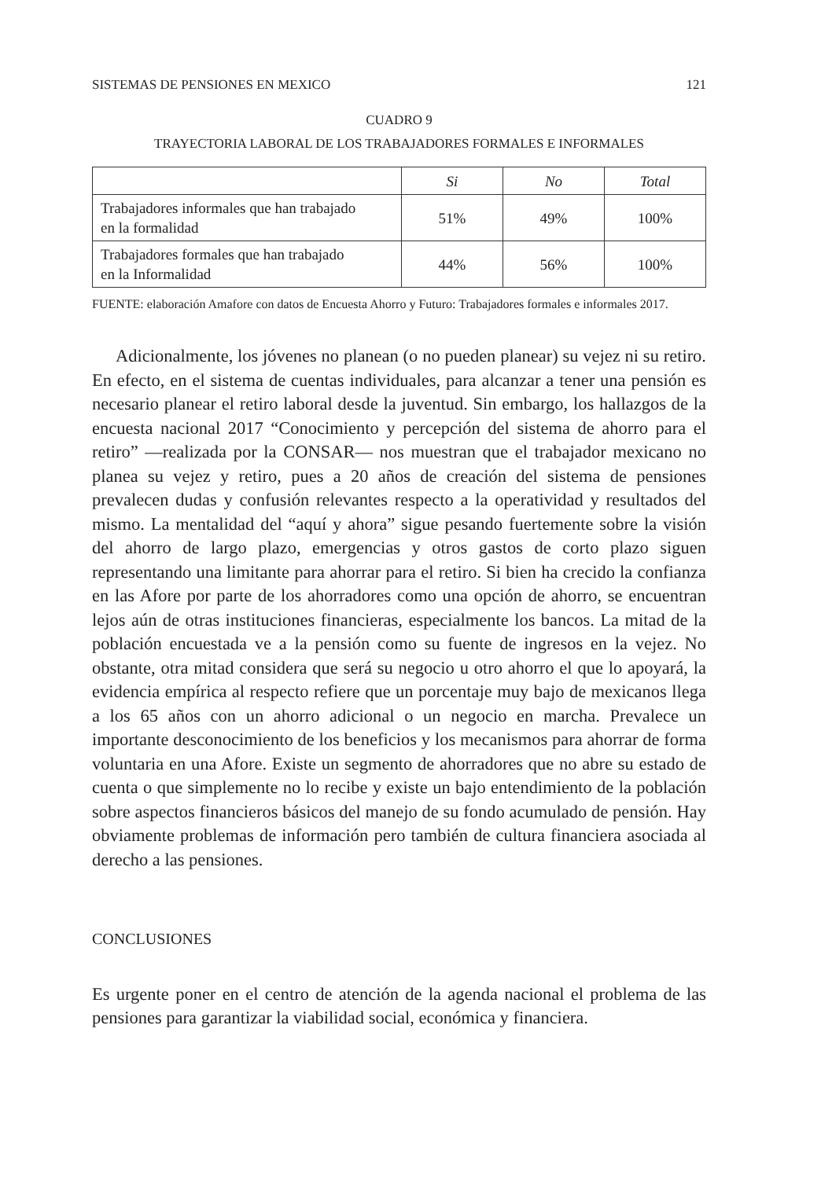SISTEMAS DE PENSIONES EN MEXICO 121
CUADRO 9
TRAYECTORIA LABORAL DE LOS TRABAJADORES FORMALES E INFORMALES
| | Si | No | Total |
| --- | --- | --- | --- |
| Trabajadores informales que han trabajado en la formalidad | 51% | 49% | 100% |
| Trabajadores formales que han trabajado en la Informalidad | 44% | 56% | 100% |
FUENTE: elaboración Amafore con datos de Encuesta Ahorro y Futuro: Trabajadores formales e informales 2017.
Adicionalmente, los jóvenes no planean (o no pueden planear) su vejez ni su retiro. En efecto, en el sistema de cuentas individuales, para alcanzar a tener una pensión es necesario planear el retiro laboral desde la juventud. Sin embargo, los hallazgos de la encuesta nacional 2017 “Conocimiento y percepción del sistema de ahorro para el retiro” —realizada por la CONSAR— nos muestran que el trabajador mexicano no planea su vejez y retiro, pues a 20 años de creación del sistema de pensiones prevalecen dudas y confusión relevantes respecto a la operatividad y resultados del mismo. La mentalidad del “aquí y ahora” sigue pesando fuertemente sobre la visión del ahorro de largo plazo, emergencias y otros gastos de corto plazo siguen representando una limitante para ahorrar para el retiro. Si bien ha crecido la confianza en las Afore por parte de los ahorradores como una opción de ahorro, se encuentran lejos aún de otras instituciones financieras, especialmente los bancos. La mitad de la población encuestada ve a la pensión como su fuente de ingresos en la vejez. No obstante, otra mitad considera que será su negocio u otro ahorro el que lo apoyará, la evidencia empírica al respecto refiere que un porcentaje muy bajo de mexicanos llega a los 65 años con un ahorro adicional o un negocio en marcha. Prevalece un importante desconocimiento de los beneficios y los mecanismos para ahorrar de forma voluntaria en una Afore. Existe un segmento de ahorradores que no abre su estado de cuenta o que simplemente no lo recibe y existe un bajo entendimiento de la población sobre aspectos financieros básicos del manejo de su fondo acumulado de pensión. Hay obviamente problemas de información pero también de cultura financiera asociada al derecho a las pensiones.
CONCLUSIONES
Es urgente poner en el centro de atención de la agenda nacional el problema de las pensiones para garantizar la viabilidad social, económica y financiera.